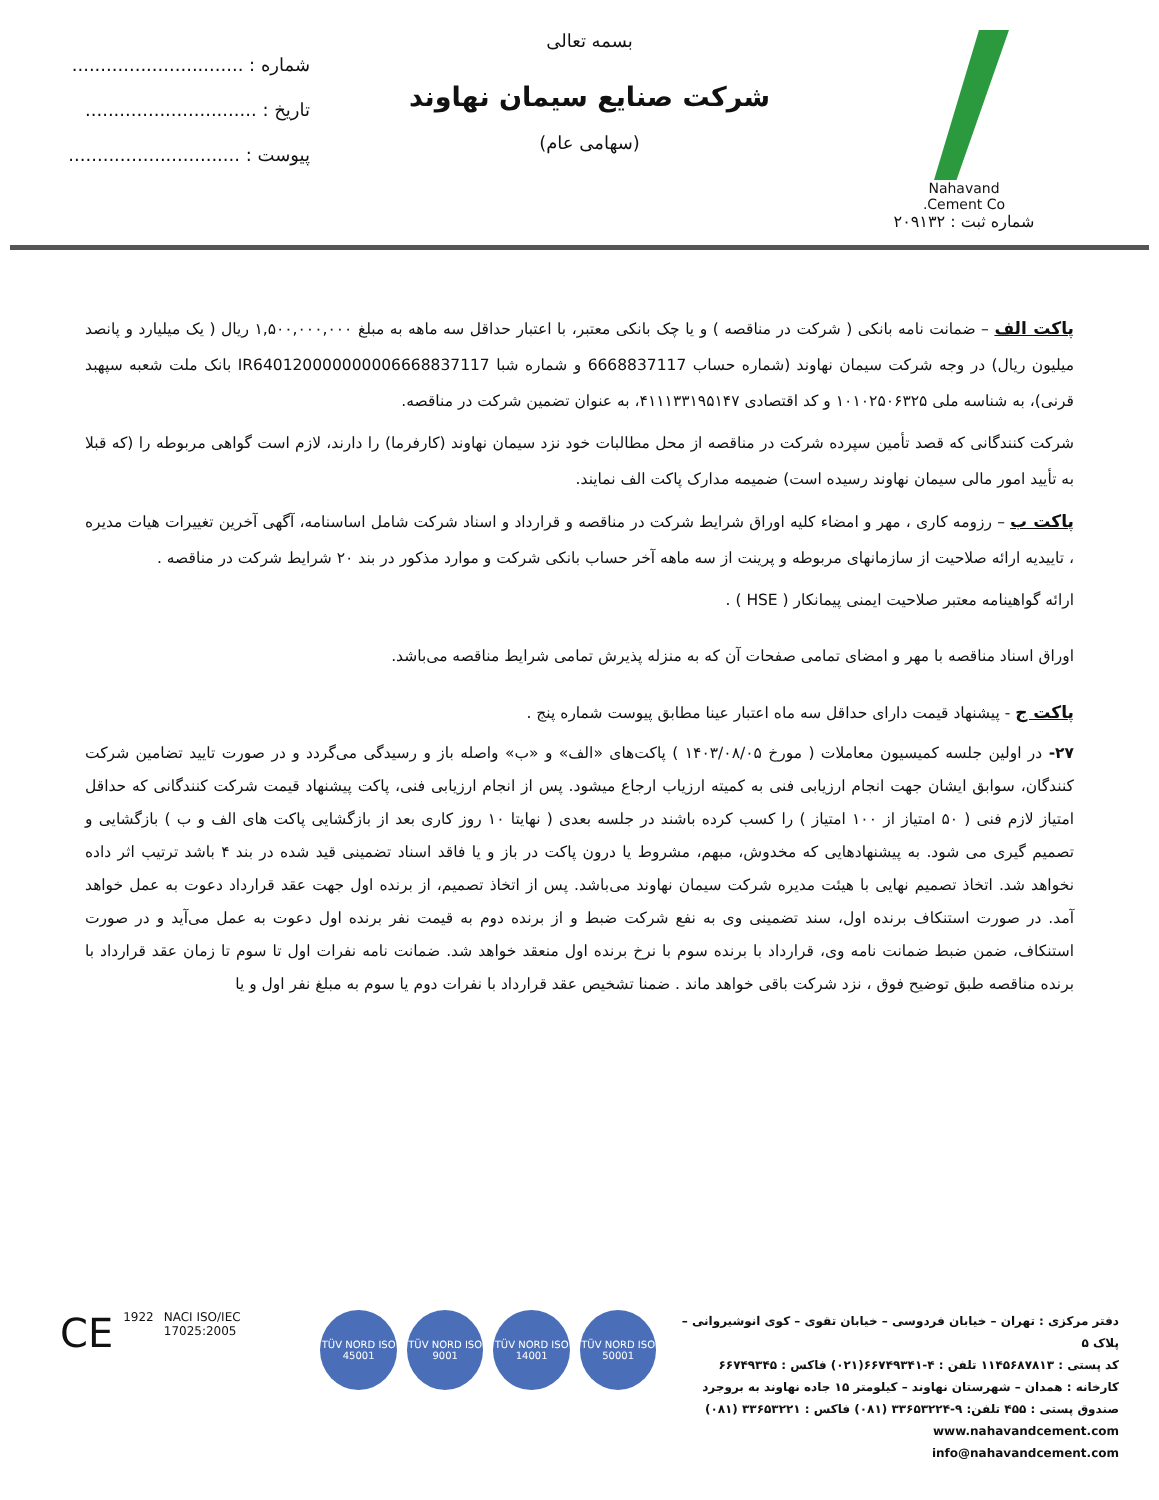Nahavand
Cement Co.
شماره ثبت : ۲۰۹۱۳۲
بسمه تعالی
شرکت صنایع سیمان نهاوند
(سهامی عام)
شماره : ..............................
تاریخ : ..............................
پیوست : ..............................
پاکت الف – ضمانت نامه بانکی ( شرکت در مناقصه ) و یا چک بانکی معتبر، با اعتبار حداقل سه ماهه به مبلغ ۱,۵۰۰,۰۰۰,۰۰۰ ریال ( یک میلیارد و پانصد میلیون ریال) در وجه شرکت سیمان نهاوند (شماره حساب 6668837117 و شماره شبا IR640120000000006668837117 بانک ملت شعبه سپهبد قرنی)، به شناسه ملی ۱۰۱۰۲۵۰۶۳۲۵ و کد اقتصادی ۴۱۱۱۳۳۱۹۵۱۴۷، به عنوان تضمین شرکت در مناقصه.
شرکت کنندگانی که قصد تأمین سپرده شرکت در مناقصه از محل مطالبات خود نزد سیمان نهاوند (کارفرما) را دارند، لازم است گواهی مربوطه را (که قبلا به تأیید امور مالی سیمان نهاوند رسیده است) ضمیمه مدارک پاکت الف نمایند.
پاکت ب – رزومه کاری ، مهر و امضاء کلیه اوراق شرایط شرکت در مناقصه و قرارداد و اسناد شرکت شامل اساسنامه، آگهی آخرین تغییرات هیات مدیره ، تاییدیه ارائه صلاحیت از سازمانهای مربوطه و پرینت از سه ماهه آخر حساب بانکی شرکت و موارد مذکور در بند ۲۰ شرایط شرکت در مناقصه .
ارائه گواهینامه معتبر صلاحیت ایمنی پیمانکار ( HSE ) .
اوراق اسناد مناقصه با مهر و امضای تمامی صفحات آن که به منزله پذیرش تمامی شرایط مناقصه می‌باشد.
پاکت ج - پیشنهاد قیمت دارای حداقل سه ماه اعتبار عینا مطابق پیوست شماره پنج .
۲۷- در اولین جلسه کمیسیون معاملات ( مورخ ۱۴۰۳/۰۸/۰۵ ) پاکت‌های «الف» و «ب» واصله باز و رسیدگی می‌گردد و در صورت تایید تضامین شرکت کنندگان، سوابق ایشان جهت انجام ارزیابی فنی به کمیته ارزیاب ارجاع میشود. پس از انجام ارزیابی فنی، پاکت پیشنهاد قیمت شرکت کنندگانی که حداقل امتیاز لازم فنی ( ۵۰ امتیاز از ۱۰۰ امتیاز ) را کسب کرده باشند در جلسه بعدی ( نهایتا ۱۰ روز کاری بعد از بازگشایی پاکت های الف و ب ) بازگشایی و تصمیم گیری می شود. به پیشنهادهایی که مخدوش، مبهم، مشروط یا درون پاکت در باز و یا فاقد اسناد تضمینی قید شده در بند ۴ باشد ترتیب اثر داده نخواهد شد. اتخاذ تصمیم نهایی با هیئت مدیره شرکت سیمان نهاوند می‌باشد. پس از اتخاذ تصمیم، از برنده اول جهت عقد قرارداد دعوت به عمل خواهد آمد. در صورت استنکاف برنده اول، سند تضمینی وی به نفع شرکت ضبط و از برنده دوم به قیمت نفر برنده اول دعوت به عمل می‌آید و در صورت استنکاف، ضمن ضبط ضمانت نامه وی، قرارداد با برنده سوم با نرخ برنده اول منعقد خواهد شد. ضمانت نامه نفرات اول تا سوم تا زمان عقد قرارداد با برنده مناقصه طبق توضیح فوق ، نزد شرکت باقی خواهد ماند . ضمنا تشخیص عقد قرارداد با نفرات دوم یا سوم به مبلغ نفر اول و یا
دفتر مرکزی : تهران – خیابان فردوسی – خیابان تقوی – کوی انوشیروانی – پلاک ۵
کد پستی : ۱۱۴۵۶۸۷۸۱۳ تلفن : ۴-۶۶۷۴۹۳۴۱(۰۲۱) فاکس : ۶۶۷۴۹۳۴۵
کارخانه : همدان – شهرستان نهاوند – کیلومتر ۱۵ جاده نهاوند به بروجرد
صندوق پستی : ۴۵۵ تلفن: ۹-۳۳۶۵۳۲۲۴ (۰۸۱) فاکس : ۳۳۶۵۳۲۲۱ (۰۸۱)
www.nahavandcement.com
info@nahavandcement.com
CE 1922 NACI ISO/IEC 17025:2005
TÜV NORD ISO 45001
TÜV NORD ISO 9001
TÜV NORD ISO 14001
TÜV NORD ISO 50001